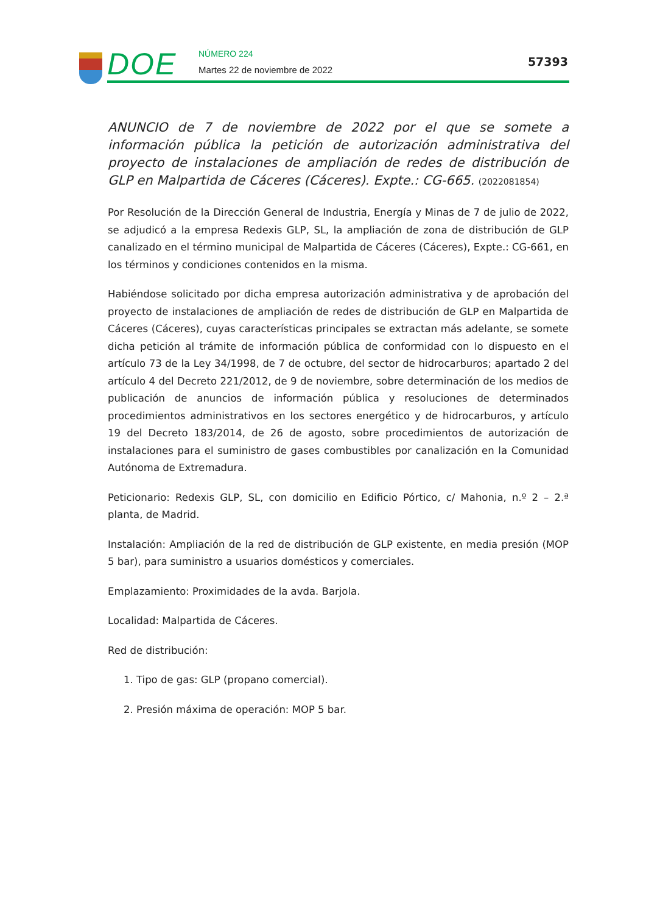DOE NÚMERO 224
Martes 22 de noviembre de 2022
57393
ANUNCIO de 7 de noviembre de 2022 por el que se somete a información pública la petición de autorización administrativa del proyecto de instalaciones de ampliación de redes de distribución de GLP en Malpartida de Cáceres (Cáceres). Expte.: CG-665. (2022081854)
Por Resolución de la Dirección General de Industria, Energía y Minas de 7 de julio de 2022, se adjudicó a la empresa Redexis GLP, SL, la ampliación de zona de distribución de GLP canalizado en el término municipal de Malpartida de Cáceres (Cáceres), Expte.: CG-661, en los términos y condiciones contenidos en la misma.
Habiéndose solicitado por dicha empresa autorización administrativa y de aprobación del proyecto de instalaciones de ampliación de redes de distribución de GLP en Malpartida de Cáceres (Cáceres), cuyas características principales se extractan más adelante, se somete dicha petición al trámite de información pública de conformidad con lo dispuesto en el artículo 73 de la Ley 34/1998, de 7 de octubre, del sector de hidrocarburos; apartado 2 del artículo 4 del Decreto 221/2012, de 9 de noviembre, sobre determinación de los medios de publicación de anuncios de información pública y resoluciones de determinados procedimientos administrativos en los sectores energético y de hidrocarburos, y artículo 19 del Decreto 183/2014, de 26 de agosto, sobre procedimientos de autorización de instalaciones para el suministro de gases combustibles por canalización en la Comunidad Autónoma de Extremadura.
Peticionario: Redexis GLP, SL, con domicilio en Edificio Pórtico, c/ Mahonia, n.º 2 – 2.ª planta, de Madrid.
Instalación: Ampliación de la red de distribución de GLP existente, en media presión (MOP 5 bar), para suministro a usuarios domésticos y comerciales.
Emplazamiento: Proximidades de la avda. Barjola.
Localidad: Malpartida de Cáceres.
Red de distribución:
1. Tipo de gas: GLP (propano comercial).
2. Presión máxima de operación: MOP 5 bar.